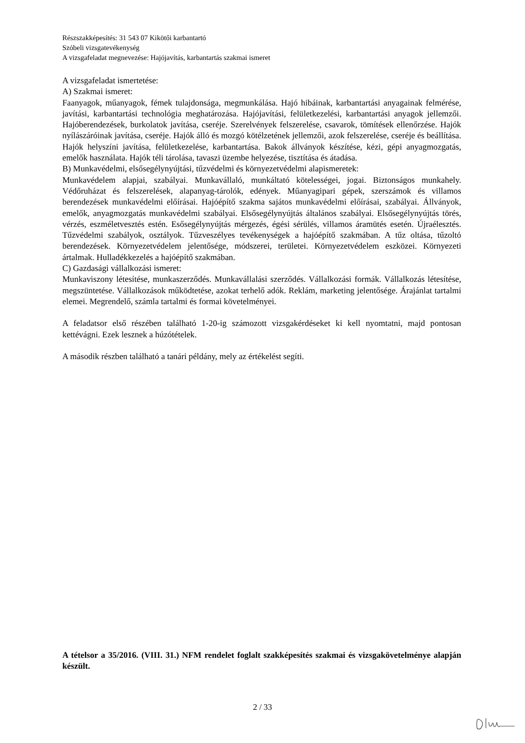Részszakképesítés: 31 543 07 Kikötői karbantartó
Szóbeli vizsgatevékenység
A vizsgafeladat megnevezése: Hajójavítás, karbantartás szakmai ismeret
A vizsgafeladat ismertetése:
A) Szakmai ismeret:
Faanyagok, műanyagok, fémek tulajdonsága, megmunkálása. Hajó hibáinak, karbantartási anyagainak felmérése, javítási, karbantartási technológia meghatározása. Hajójavítási, felületkezelési, karbantartási anyagok jellemzői. Hajóberendezések, burkolatok javítása, cseréje. Szerelvények felszerelése, csavarok, tömítések ellenőrzése. Hajók nyílászáróinak javítása, cseréje. Hajók álló és mozgó kötélzetének jellemzői, azok felszerelése, cseréje és beállítása. Hajók helyszíni javítása, felületkezelése, karbantartása. Bakok állványok készítése, kézi, gépi anyagmozgatás, emelők használata. Hajók téli tárolása, tavaszi üzembe helyezése, tisztítása és átadása.
B) Munkavédelmi, elsősegélynyújtási, tűzvédelmi és környezetvédelmi alapismeretek:
Munkavédelem alapjai, szabályai. Munkavállaló, munkáltató kötelességei, jogai. Biztonságos munkahely. Védőruházat és felszerelések, alapanyag-tárolók, edények. Műanyagipari gépek, szerszámok és villamos berendezések munkavédelmi előírásai. Hajóépítő szakma sajátos munkavédelmi előírásai, szabályai. Állványok, emelők, anyagmozgatás munkavédelmi szabályai. Elsősegélynyújtás általános szabályai. Elsősegélynyújtás törés, vérzés, eszméletvesztés estén. Esősegélynyújtás mérgezés, égési sérülés, villamos áramütés esetén. Újraélesztés. Tűzvédelmi szabályok, osztályok. Tűzveszélyes tevékenységek a hajóépítő szakmában. A tűz oltása, tűzoltó berendezések. Környezetvédelem jelentősége, módszerei, területei. Környezetvédelem eszközei. Környezeti ártalmak. Hulladékkezelés a hajóépítő szakmában.
C) Gazdasági vállalkozási ismeret:
Munkaviszony létesítése, munkaszerződés. Munkavállalási szerződés. Vállalkozási formák. Vállalkozás létesítése, megszüntetése. Vállalkozások működtetése, azokat terhelő adók. Reklám, marketing jelentősége. Árajánlat tartalmi elemei. Megrendelő, számla tartalmi és formai követelményei.
A feladatsor első részében található 1-20-ig számozott vizsgakérdéseket ki kell nyomtatni, majd pontosan kettévágni. Ezek lesznek a húzótételek.
A második részben található a tanári példány, mely az értékelést segíti.
A tételsor a 35/2016. (VIII. 31.) NFM rendelet foglalt szakképesítés szakmai és vizsgakövetelménye alapján készült.
2 / 33